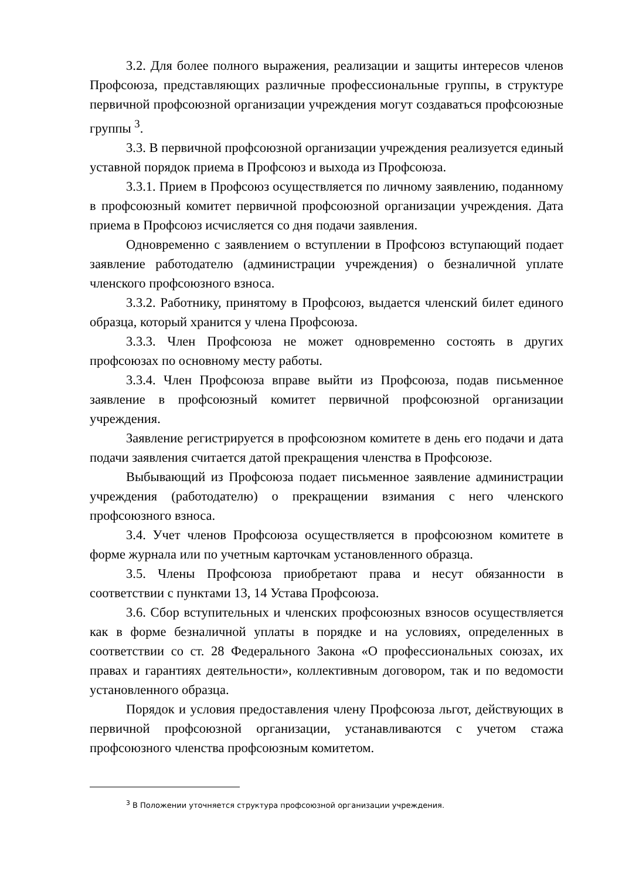3.2. Для более полного выражения, реализации и защиты интересов членов Профсоюза, представляющих различные профессиональные группы, в структуре первичной профсоюзной организации учреждения могут создаваться профсоюзные группы <sup>3</sup>.
3.3. В первичной профсоюзной организации учреждения реализуется единый уставной порядок приема в Профсоюз и выхода из Профсоюза.
3.3.1. Прием в Профсоюз осуществляется по личному заявлению, поданному в профсоюзный комитет первичной профсоюзной организации учреждения. Дата приема в Профсоюз исчисляется со дня подачи заявления.
Одновременно с заявлением о вступлении в Профсоюз вступающий подает заявление работодателю (администрации учреждения) о безналичной уплате членского профсоюзного взноса.
3.3.2. Работнику, принятому в Профсоюз, выдается членский билет единого образца, который хранится у члена Профсоюза.
3.3.3. Член Профсоюза не может одновременно состоять в других профсоюзах по основному месту работы.
3.3.4. Член Профсоюза вправе выйти из Профсоюза, подав письменное заявление в профсоюзный комитет первичной профсоюзной организации учреждения.
Заявление регистрируется в профсоюзном комитете в день его подачи и дата подачи заявления считается датой прекращения членства в Профсоюзе.
Выбывающий из Профсоюза подает письменное заявление администрации учреждения (работодателю) о прекращении взимания с него членского профсоюзного взноса.
3.4. Учет членов Профсоюза осуществляется в профсоюзном комитете в форме журнала или по учетным карточкам установленного образца.
3.5. Члены Профсоюза приобретают права и несут обязанности в соответствии с пунктами 13, 14 Устава Профсоюза.
3.6. Сбор вступительных и членских профсоюзных взносов осуществляется как в форме безналичной уплаты в порядке и на условиях, определенных в соответствии со ст. 28 Федерального Закона «О профессиональных союзах, их правах и гарантиях деятельности», коллективным договором, так и по ведомости установленного образца.
Порядок и условия предоставления члену Профсоюза льгот, действующих в первичной профсоюзной организации, устанавливаются с учетом стажа профсоюзного членства профсоюзным комитетом.
<sup>3</sup> В Положении уточняется структура профсоюзной организации учреждения.